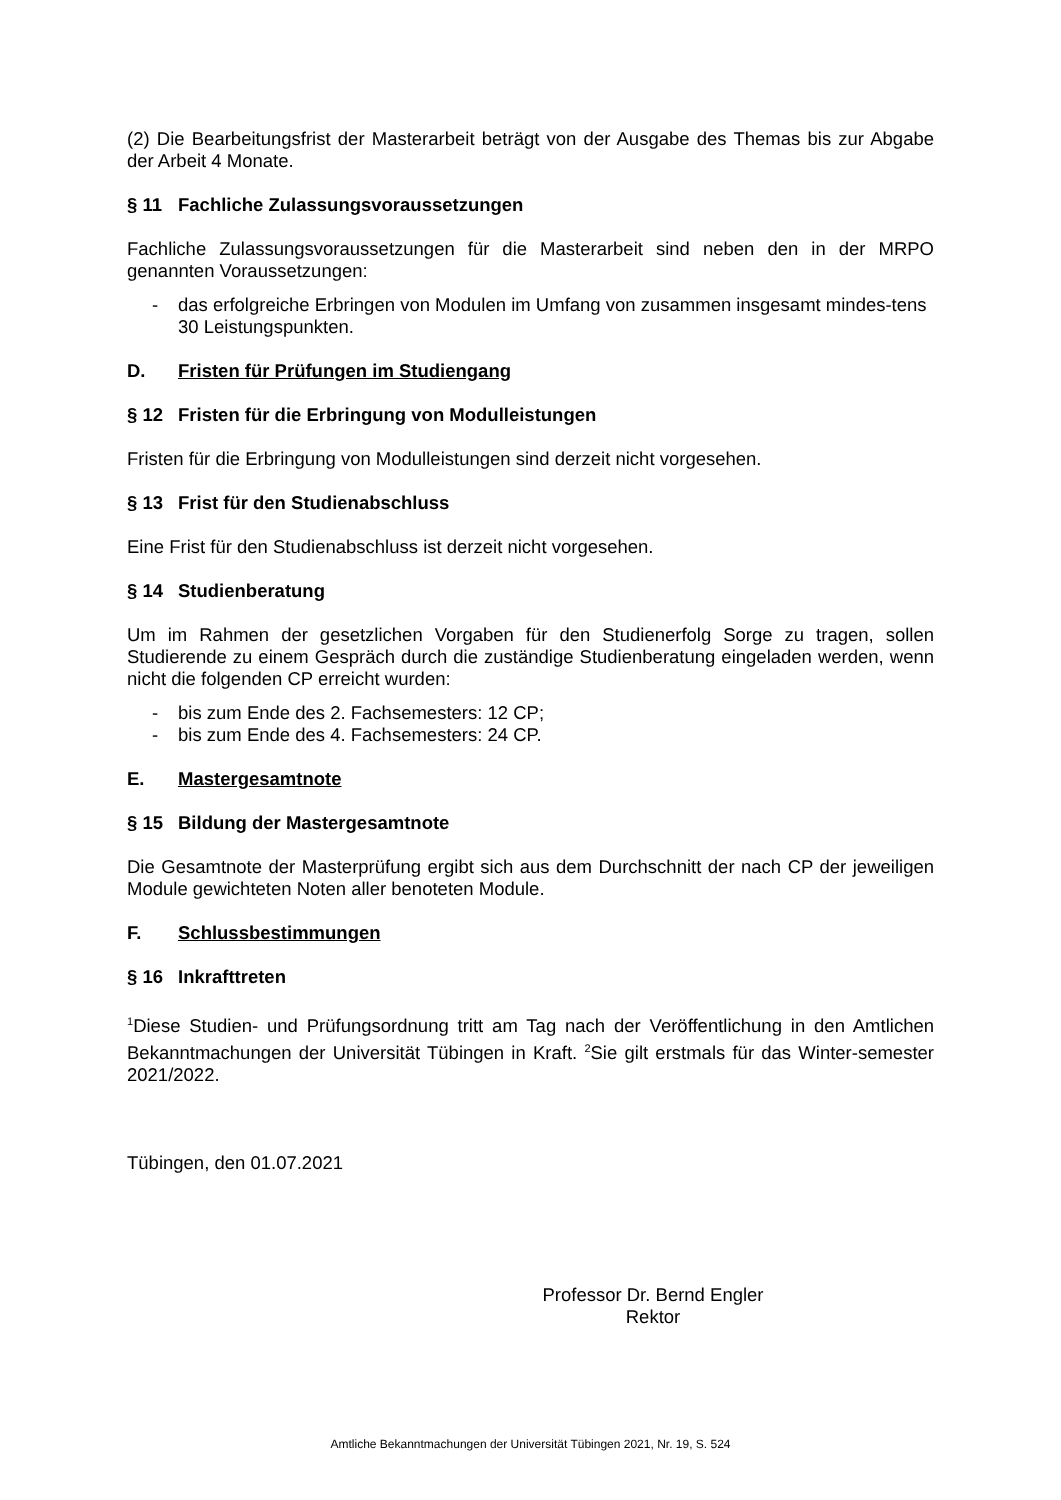(2) Die Bearbeitungsfrist der Masterarbeit beträgt von der Ausgabe des Themas bis zur Abgabe der Arbeit 4 Monate.
§ 11 Fachliche Zulassungsvoraussetzungen
Fachliche Zulassungsvoraussetzungen für die Masterarbeit sind neben den in der MRPO genannten Voraussetzungen:
- das erfolgreiche Erbringen von Modulen im Umfang von zusammen insgesamt mindes-tens 30 Leistungspunkten.
D. Fristen für Prüfungen im Studiengang
§ 12 Fristen für die Erbringung von Modulleistungen
Fristen für die Erbringung von Modulleistungen sind derzeit nicht vorgesehen.
§ 13 Frist für den Studienabschluss
Eine Frist für den Studienabschluss ist derzeit nicht vorgesehen.
§ 14 Studienberatung
Um im Rahmen der gesetzlichen Vorgaben für den Studienerfolg Sorge zu tragen, sollen Studierende zu einem Gespräch durch die zuständige Studienberatung eingeladen werden, wenn nicht die folgenden CP erreicht wurden:
- bis zum Ende des 2. Fachsemesters: 12 CP;
- bis zum Ende des 4. Fachsemesters: 24 CP.
E. Mastergesamtnote
§ 15 Bildung der Mastergesamtnote
Die Gesamtnote der Masterprüfung ergibt sich aus dem Durchschnitt der nach CP der jeweiligen Module gewichteten Noten aller benoteten Module.
F. Schlussbestimmungen
§ 16 Inkrafttreten
<sup>1</sup> Diese Studien- und Prüfungsordnung tritt am Tag nach der Veröffentlichung in den Amtlichen Bekanntmachungen der Universität Tübingen in Kraft. <sup>2</sup>Sie gilt erstmals für das Winter-semester 2021/2022.
Tübingen, den 01.07.2021
Professor Dr. Bernd Engler
Rektor
Amtliche Bekanntmachungen der Universität Tübingen 2021, Nr. 19, S. 524